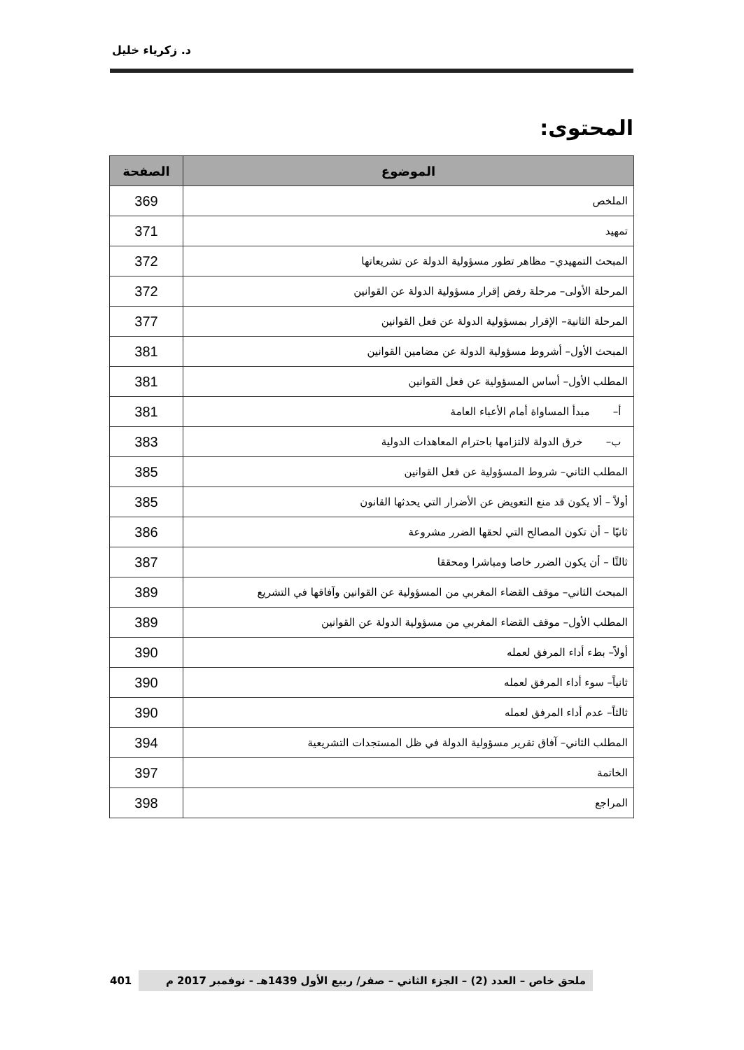د. زكرياء خليل
المحتوى:
| الموضوع | الصفحة |
| --- | --- |
| الملخص | 369 |
| تمهيد | 371 |
| المبحث التمهيدي– مظاهر تطور مسؤولية الدولة عن تشريعاتها | 372 |
| المرحلة الأولى– مرحلة رفض إقرار مسؤولية الدولة عن القوانين | 372 |
| المرحلة الثانية– الإقرار بمسؤولية الدولة عن فعل القوانين | 377 |
| المبحث الأول– أشروط مسؤولية الدولة عن مضامين القوانين | 381 |
| المطلب الأول– أساس المسؤولية عن فعل القوانين | 381 |
| أ– مبدأ المساواة أمام الأعباء العامة | 381 |
| ب– خرق الدولة لالتزامها باحترام المعاهدات الدولية | 383 |
| المطلب الثاني– شروط المسؤولية عن فعل القوانين | 385 |
| أولاً – ألا يكون قد منع التعويض عن الأضرار التي يحدثها القانون | 385 |
| ثانيًا – أن تكون المصالح التي لحقها الضرر مشروعة | 386 |
| ثالثًا – أن يكون الضرر خاصا ومباشرا ومحققا | 387 |
| المبحث الثاني– موقف القضاء المغربي من المسؤولية عن القوانين وآفاقها في التشريع | 389 |
| المطلب الأول– موقف القضاء المغربي من مسؤولية الدولة عن القوانين | 389 |
| أولاً– بطء أداء المرفق لعمله | 390 |
| ثانياً– سوء أداء المرفق لعمله | 390 |
| ثالثاً– عدم أداء المرفق لعمله | 390 |
| المطلب الثاني– آفاق تقرير مسؤولية الدولة في ظل المستجدات التشريعية | 394 |
| الخاتمة | 397 |
| المراجع | 398 |
ملحق خاص – العدد (2) – الجزء الثاني – صفر/ ربيع الأول 1439هـ - نوفمبر 2017 م
401